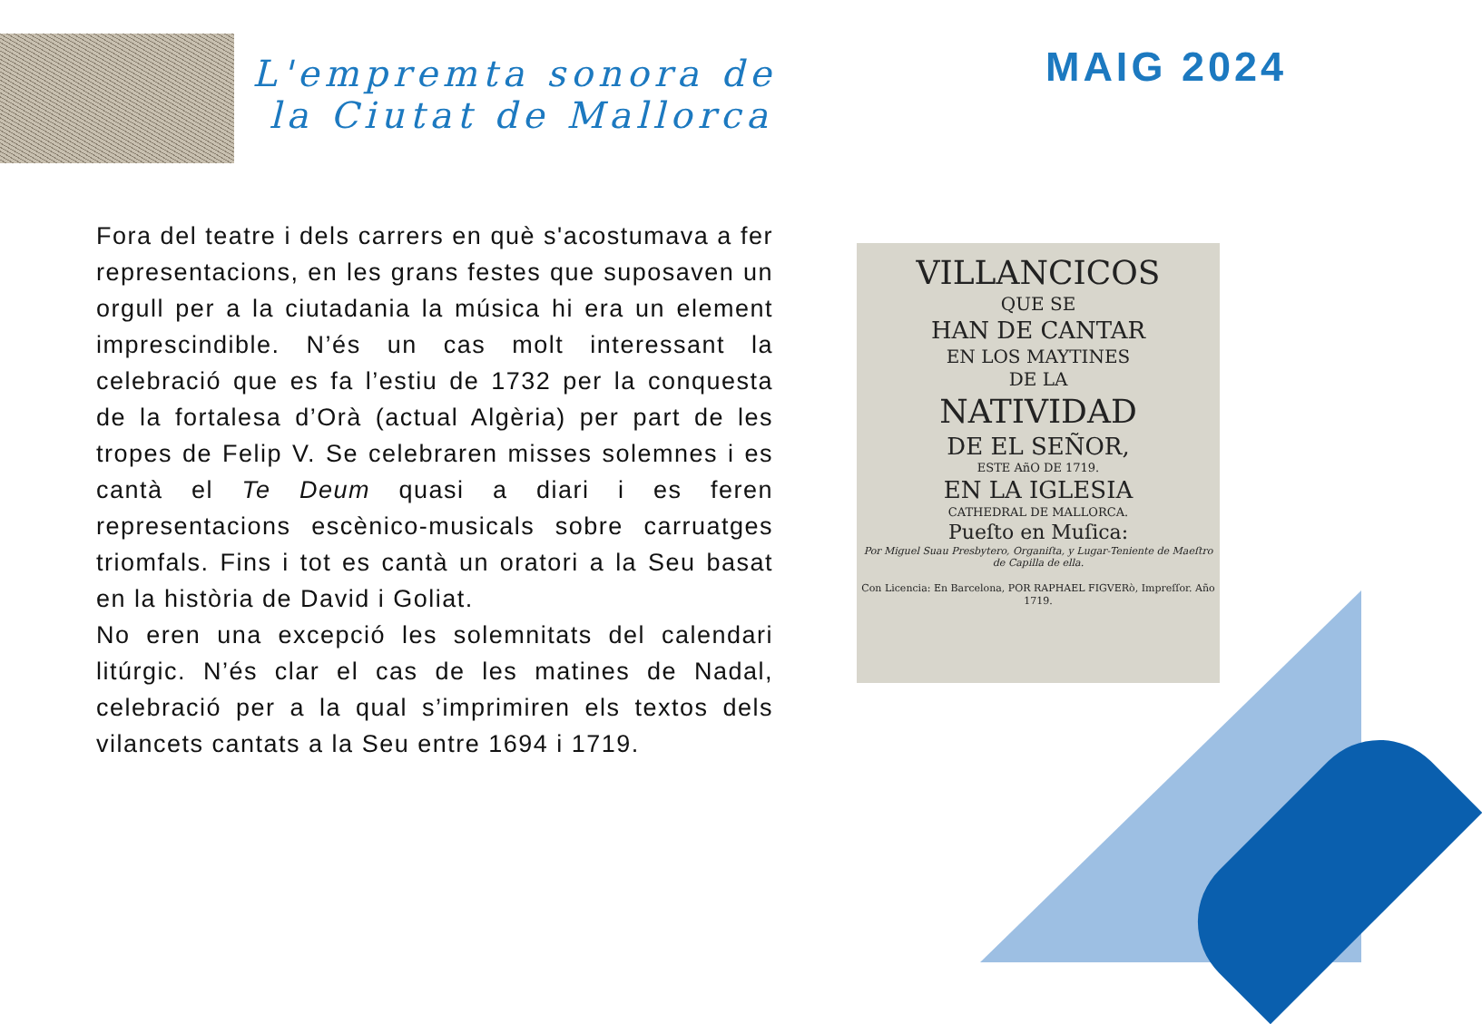L'empremta sonora de
la Ciutat de Mallorca
MAIG 2024
Fora del teatre i dels carrers en què s'acostumava a fer representacions, en les grans festes que suposaven un orgull per a la ciutadania la música hi era un element imprescindible. N’és un cas molt interessant la celebració que es fa l’estiu de 1732 per la conquesta de la fortalesa d’Orà (actual Algèria) per part de les tropes de Felip V. Se celebraren misses solemnes i es cantà el Te Deum quasi a diari i es feren representacions escènico-musicals sobre carruatges triomfals. Fins i tot es cantà un oratori a la Seu basat en la història de David i Goliat.
No eren una excepció les solemnitats del calendari litúrgic. N’és clar el cas de les matines de Nadal, celebració per a la qual s’imprimiren els textos dels vilancets cantats a la Seu entre 1694 i 1719.
VILLANCICOS
QUE SE
HAN DE CANTAR
EN LOS MAYTINES
DE LA
NATIVIDAD
DE EL SEÑOR,
ESTE AñO DE 1719.
EN LA IGLESIA
CATHEDRAL DE MALLORCA.
Pueſto en Muſica:
Por Miguel Suau Presbytero, Organiſta, y Lugar-Teniente de Maeſtro de Capilla de ella.
Con Licencia: En Barcelona, POR RAPHAEL FIGVERò, Impreſſor. Año 1719.